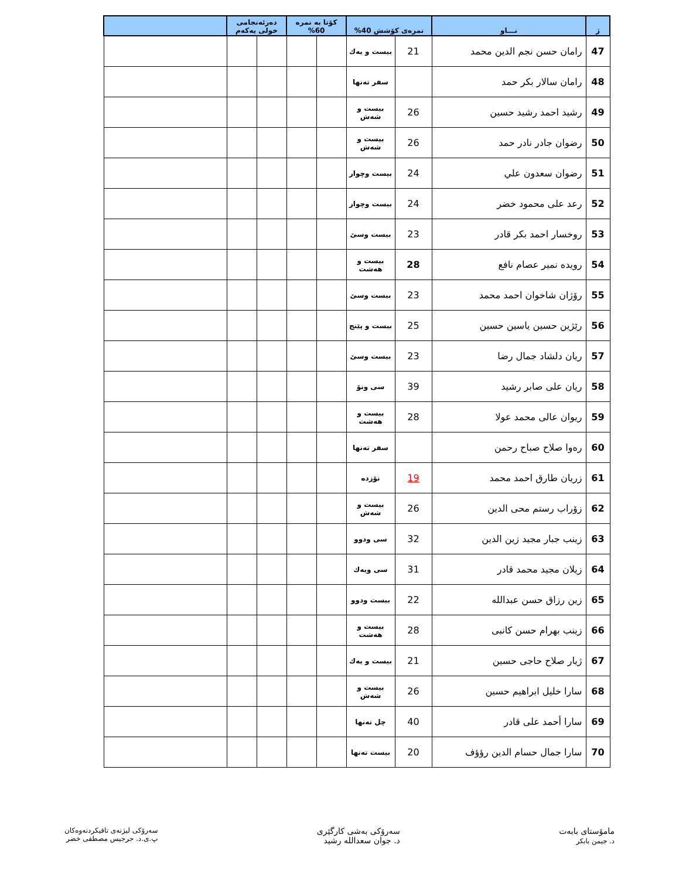| ژ | نـــاو | نمرەی کۆشش 40% | | کۆتا بە نمرە 60% | | دەرئەنجامی خولی یەکەم | | |
| --- | --- | --- | --- | --- | --- | --- | --- | --- |
| 47 | رامان حسن نجم الدين محمد | 21 | بيست و يەك | | | | | |
| 48 | رامان سالار بكر حمد | | سفر تەنها | | | | | |
| 49 | رشيد احمد رشيد حسين | 26 | بيست و شەش | | | | | |
| 50 | رضوان جادر نادر حمد | 26 | بيست و شەش | | | | | |
| 51 | رضوان سعدون علي | 24 | بيست وچوار | | | | | |
| 52 | رعد على محمود خضر | 24 | بيست وچوار | | | | | |
| 53 | روخسار احمد بكر قادر | 23 | بيست وسێ | | | | | |
| 54 | رويده نمير عصام نافع | 28 | بيست و هەشت | | | | | |
| 55 | رۆژان شاخوان احمد محمد | 23 | بيست وسێ | | | | | |
| 56 | رێژين حسين ياسين حسين | 25 | بيست و پێنج | | | | | |
| 57 | ريان دلشاد جمال رضا | 23 | بيست وسێ | | | | | |
| 58 | ريان على صابر رشيد | 39 | سى ونۆ | | | | | |
| 59 | ريوان عالى محمد عولا | 28 | بيست و هەشت | | | | | |
| 60 | رەوا صلاح صباح رحمن | | سفر تەنها | | | | | |
| 61 | زريان طارق احمد محمد | 19 | نۆزدە | | | | | |
| 62 | زۆراب رستم محى الدين | 26 | بيست و شەش | | | | | |
| 63 | زينب جبار مجيد زين الدين | 32 | سى ودوو | | | | | |
| 64 | زيلان مجيد محمد قادر | 31 | سى ويەك | | | | | |
| 65 | زين رزاق حسن عبدالله | 22 | بيست ودوو | | | | | |
| 66 | زينب بهرام حسن كانبى | 28 | بيست و هەشت | | | | | |
| 67 | ژيار صلاح حاجى حسين | 21 | بيست و يەك | | | | | |
| 68 | سارا خليل ابراهيم حسين | 26 | بيست و شەش | | | | | |
| 69 | سارا أحمد على قادر | 40 | چل تەنها | | | | | |
| 70 | سارا جمال حسام الدين رؤؤف | 20 | بيست تەنها | | | | | |
مامۆستای بابەت
د. جيمن بابكر
سەرۆکی بەشی کارگێری
د. جوان سعدالله رشيد
سەرۆکی لیژنەی تاقیکردنەوەکان
پ.ی.د. جرجيس مصطفى خضر